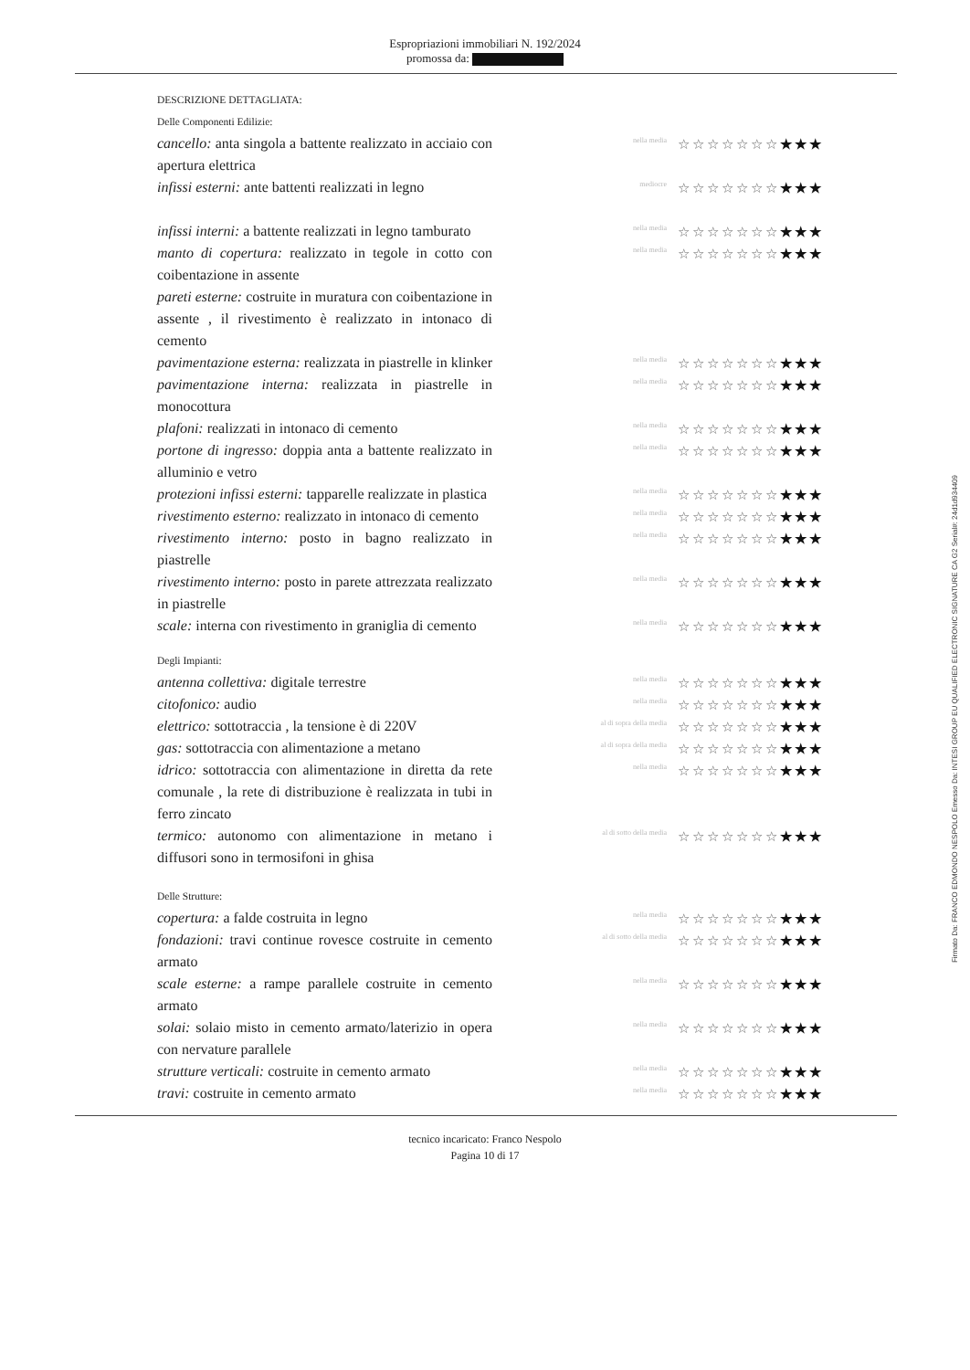Espropriazioni immobiliari N. 192/2024
promossa da:
DESCRIZIONE DETTAGLIATA:
Delle Componenti Edilizie:
cancello: anta singola a battente realizzato in acciaio con apertura elettrica
nella media ☆☆☆☆☆☆☆★★★
infissi esterni: ante battenti realizzati in legno
mediocre ☆☆☆☆☆☆☆★★★
infissi interni: a battente realizzati in legno tamburato
nella media ☆☆☆☆☆☆☆★★★
manto di copertura: realizzato in tegole in cotto con coibentazione in assente
nella media ☆☆☆☆☆☆☆★★★
pareti esterne: costruite in muratura con coibentazione in assente , il rivestimento è realizzato in intonaco di cemento
pavimentazione esterna: realizzata in piastrelle in klinker
nella media ☆☆☆☆☆☆☆★★★
pavimentazione interna: realizzata in piastrelle in monocottura
nella media ☆☆☆☆☆☆☆★★★
plafoni: realizzati in intonaco di cemento
nella media ☆☆☆☆☆☆☆★★★
portone di ingresso: doppia anta a battente realizzato in alluminio e vetro
nella media ☆☆☆☆☆☆☆★★★
protezioni infissi esterni: tapparelle realizzate in plastica
nella media ☆☆☆☆☆☆☆★★★
rivestimento esterno: realizzato in intonaco di cemento
nella media ☆☆☆☆☆☆☆★★★
rivestimento interno: posto in bagno realizzato in piastrelle
nella media ☆☆☆☆☆☆☆★★★
rivestimento interno: posto in parete attrezzata realizzato in piastrelle
nella media ☆☆☆☆☆☆☆★★★
scale: interna con rivestimento in graniglia di cemento
nella media ☆☆☆☆☆☆☆★★★
Degli Impianti:
antenna collettiva: digitale terrestre
nella media ☆☆☆☆☆☆☆★★★
citofonico: audio
nella media ☆☆☆☆☆☆☆★★★
elettrico: sottotraccia , la tensione è di 220V
al di sopra della media ☆☆☆☆☆☆☆★★★
gas: sottotraccia con alimentazione a metano
al di sopra della media ☆☆☆☆☆☆☆★★★
idrico: sottotraccia con alimentazione in diretta da rete comunale , la rete di distribuzione è realizzata in tubi in ferro zincato
nella media ☆☆☆☆☆☆☆★★★
termico: autonomo con alimentazione in metano i diffusori sono in termosifoni in ghisa
al di sotto della media ☆☆☆☆☆☆☆★★★
Delle Strutture:
copertura: a falde costruita in legno
nella media ☆☆☆☆☆☆☆★★★
fondazioni: travi continue rovesce costruite in cemento armato
al di sotto della media ☆☆☆☆☆☆☆★★★
scale esterne: a rampe parallele costruite in cemento armato
nella media ☆☆☆☆☆☆☆★★★
solai: solaio misto in cemento armato/laterizio in opera con nervature parallele
nella media ☆☆☆☆☆☆☆★★★
strutture verticali: costruite in cemento armato
nella media ☆☆☆☆☆☆☆★★★
travi: costruite in cemento armato
nella media ☆☆☆☆☆☆☆★★★
tecnico incaricato: Franco Nespolo
Pagina 10 di 17
Firmato Da: FRANCO EDMONDO NESPOLO Emesso Da: INTESI GROUP EU QUALIFIED ELECTRONIC SIGNATURE CA G2 Serial#: 24d1d934409